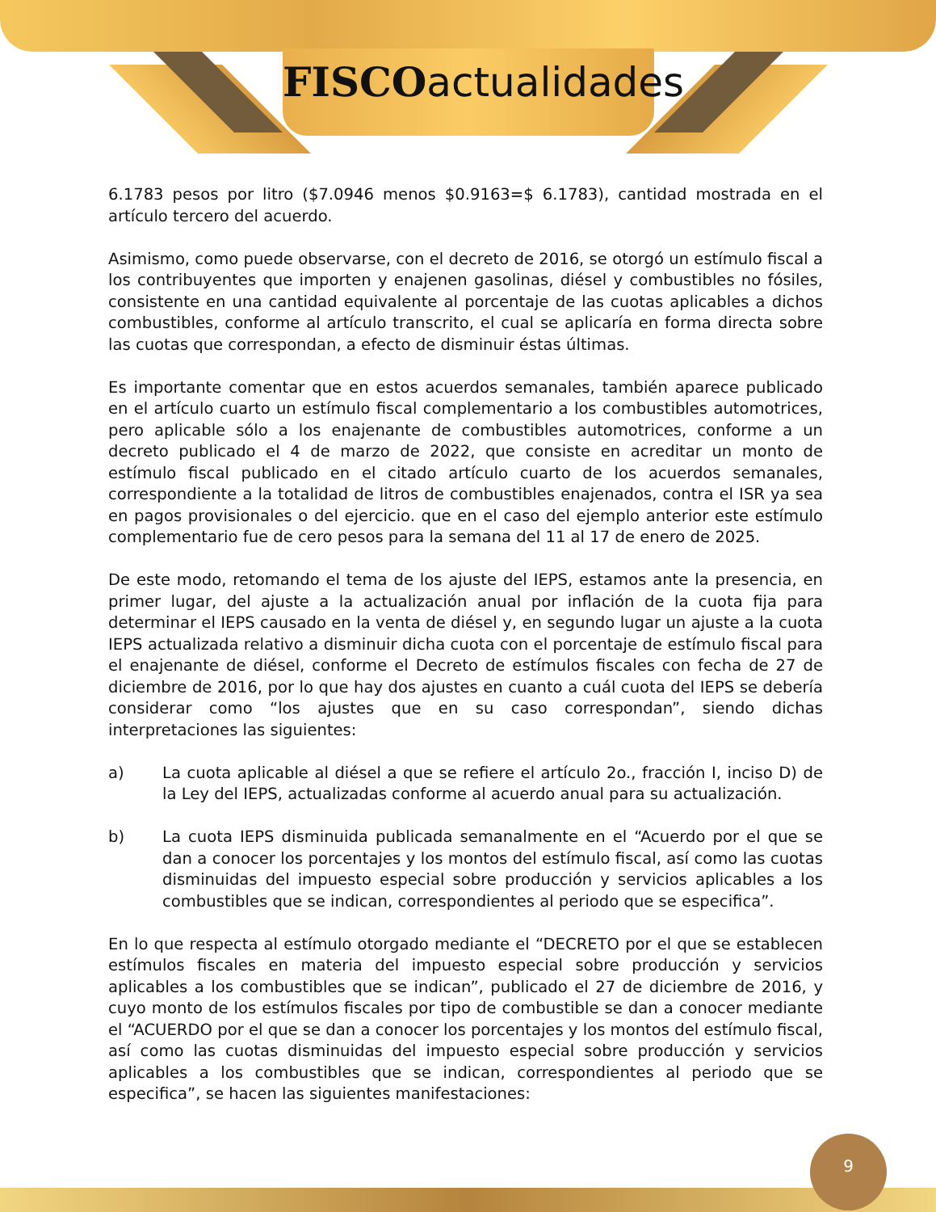FISCOactualidades
6.1783 pesos por litro ($7.0946 menos $0.9163=$ 6.1783), cantidad mostrada en el artículo tercero del acuerdo.
Asimismo, como puede observarse, con el decreto de 2016, se otorgó un estímulo fiscal a los contribuyentes que importen y enajenen gasolinas, diésel y combustibles no fósiles, consistente en una cantidad equivalente al porcentaje de las cuotas aplicables a dichos combustibles, conforme al artículo transcrito, el cual se aplicaría en forma directa sobre las cuotas que correspondan, a efecto de disminuir éstas últimas.
Es importante comentar que en estos acuerdos semanales, también aparece publicado en el artículo cuarto un estímulo fiscal complementario a los combustibles automotrices, pero aplicable sólo a los enajenante de combustibles automotrices, conforme a un decreto publicado el 4 de marzo de 2022, que consiste en acreditar un monto de estímulo fiscal publicado en el citado artículo cuarto de los acuerdos semanales, correspondiente a la totalidad de litros de combustibles enajenados, contra el ISR ya sea en pagos provisionales o del ejercicio. que en el caso del ejemplo anterior este estímulo complementario fue de cero pesos para la semana del 11 al 17 de enero de 2025.
De este modo, retomando el tema de los ajuste del IEPS, estamos ante la presencia, en primer lugar, del ajuste a la actualización anual por inflación de la cuota fija para determinar el IEPS causado en la venta de diésel y, en segundo lugar un ajuste a la cuota IEPS actualizada relativo a disminuir dicha cuota con el porcentaje de estímulo fiscal para el enajenante de diésel, conforme el Decreto de estímulos fiscales con fecha de 27 de diciembre de 2016, por lo que hay dos ajustes en cuanto a cuál cuota del IEPS se debería considerar como “los ajustes que en su caso correspondan”, siendo dichas interpretaciones las siguientes:
a) La cuota aplicable al diésel a que se refiere el artículo 2o., fracción I, inciso D) de la Ley del IEPS, actualizadas conforme al acuerdo anual para su actualización.
b) La cuota IEPS disminuida publicada semanalmente en el “Acuerdo por el que se dan a conocer los porcentajes y los montos del estímulo fiscal, así como las cuotas disminuidas del impuesto especial sobre producción y servicios aplicables a los combustibles que se indican, correspondientes al periodo que se especifica”.
En lo que respecta al estímulo otorgado mediante el “DECRETO por el que se establecen estímulos fiscales en materia del impuesto especial sobre producción y servicios aplicables a los combustibles que se indican”, publicado el 27 de diciembre de 2016, y cuyo monto de los estímulos fiscales por tipo de combustible se dan a conocer mediante el “ACUERDO por el que se dan a conocer los porcentajes y los montos del estímulo fiscal, así como las cuotas disminuidas del impuesto especial sobre producción y servicios aplicables a los combustibles que se indican, correspondientes al periodo que se especifica”, se hacen las siguientes manifestaciones:
9